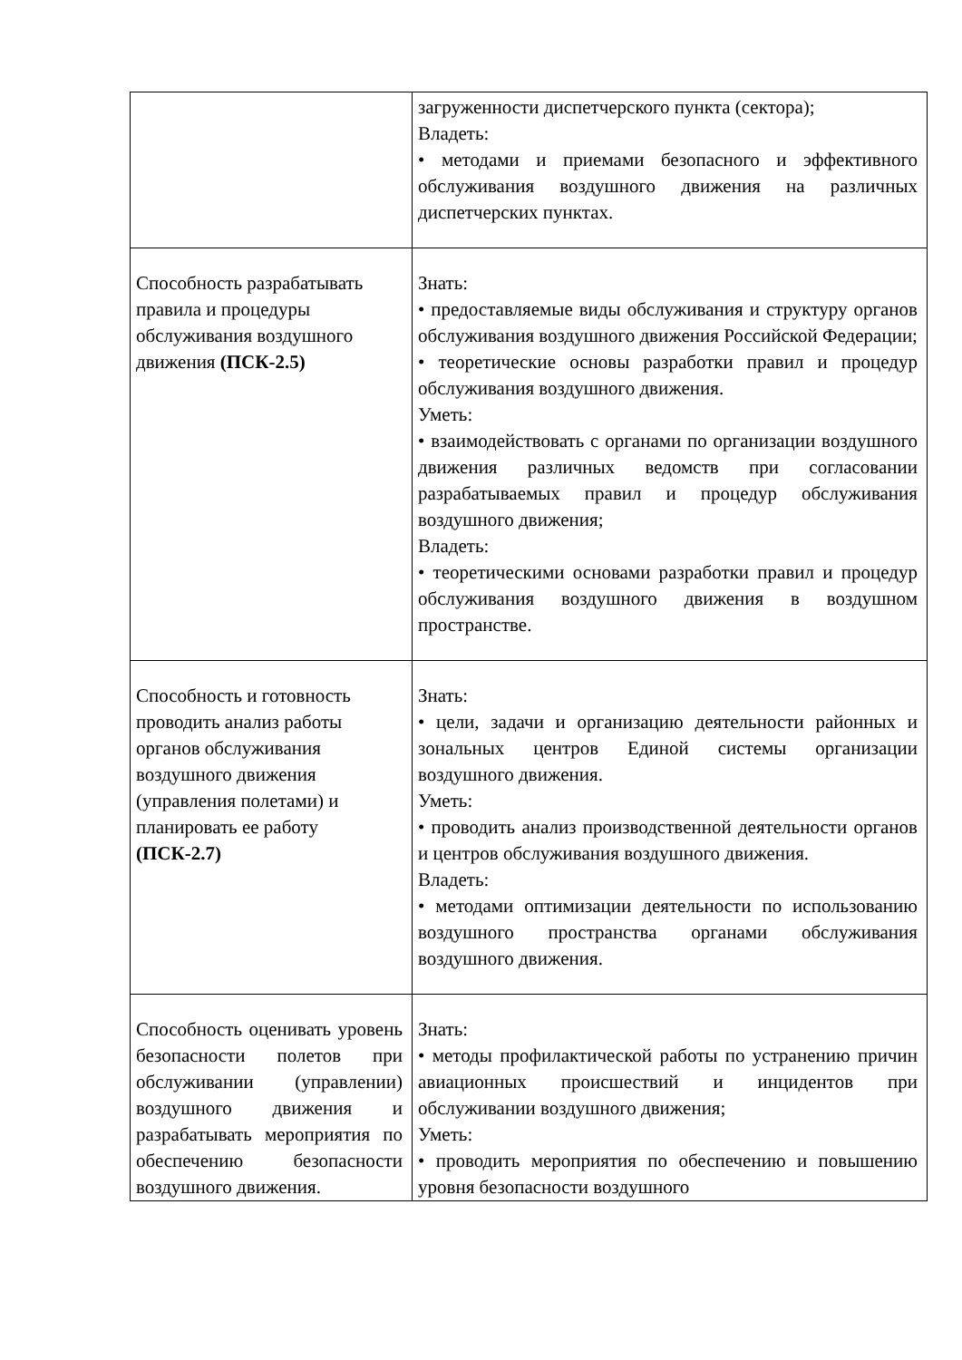| | загруженности диспетчерского пункта (сектора); Владеть: • методами и приемами безопасного и эффективного обслуживания воздушного движения на различных диспетчерских пунктах. |
| Способность разрабатывать правила и процедуры обслуживания воздушного движения (ПСК-2.5) | Знать: • предоставляемые виды обслуживания и структуру органов обслуживания воздушного движения Российской Федерации; • теоретические основы разработки правил и процедур обслуживания воздушного движения. Уметь: • взаимодействовать с органами по организации воздушного движения различных ведомств при согласовании разрабатываемых правил и процедур обслуживания воздушного движения; Владеть: • теоретическими основами разработки правил и процедур обслуживания воздушного движения в воздушном пространстве. |
| Способность и готовность проводить анализ работы органов обслуживания воздушного движения (управления полетами) и планировать ее работу (ПСК-2.7) | Знать: • цели, задачи и организацию деятельности районных и зональных центров Единой системы организации воздушного движения. Уметь: • проводить анализ производственной деятельности органов и центров обслуживания воздушного движения. Владеть: • методами оптимизации деятельности по использованию воздушного пространства органами обслуживания воздушного движения. |
| Способность оценивать уровень безопасности полетов при обслуживании (управлении) воздушного движения и разрабатывать мероприятия по обеспечению безопасности воздушного движения. | Знать: • методы профилактической работы по устранению причин авиационных происшествий и инцидентов при обслуживании воздушного движения; Уметь: • проводить мероприятия по обеспечению и повышению уровня безопасности воздушного |